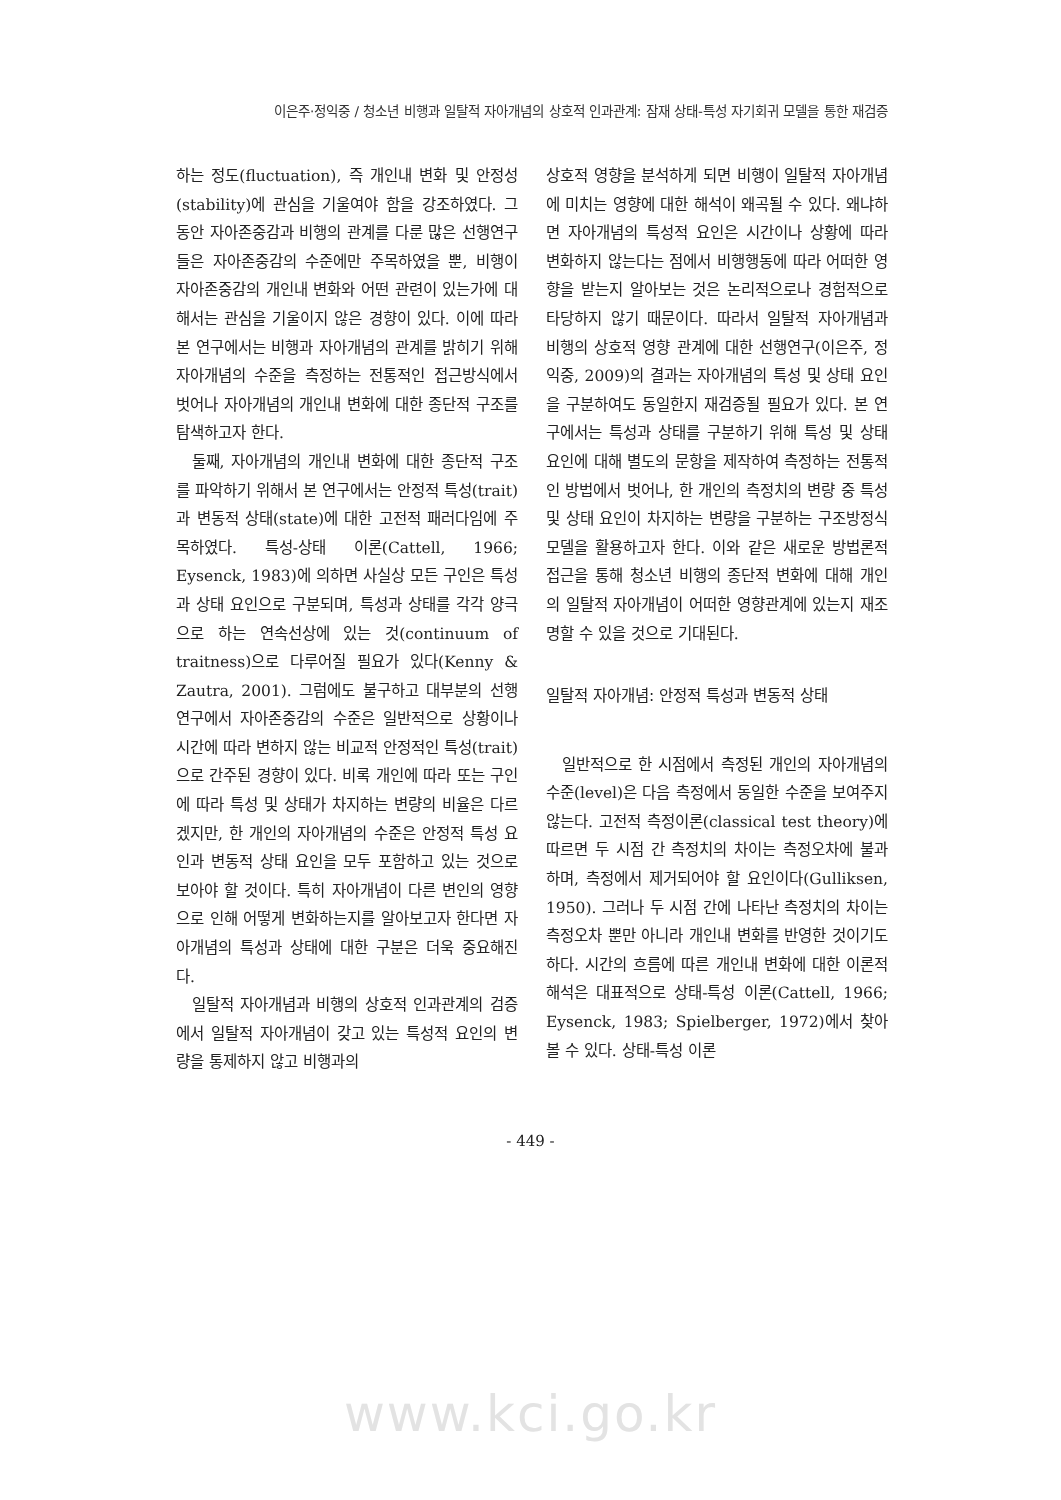이은주·정익중 / 청소년 비행과 일탈적 자아개념의 상호적 인과관계: 잠재 상태-특성 자기회귀 모델을 통한 재검증
하는 정도(fluctuation), 즉 개인내 변화 및 안정성(stability)에 관심을 기울여야 함을 강조하였다. 그동안 자아존중감과 비행의 관계를 다룬 많은 선행연구들은 자아존중감의 수준에만 주목하였을 뿐, 비행이 자아존중감의 개인내 변화와 어떤 관련이 있는가에 대해서는 관심을 기울이지 않은 경향이 있다. 이에 따라 본 연구에서는 비행과 자아개념의 관계를 밝히기 위해 자아개념의 수준을 측정하는 전통적인 접근방식에서 벗어나 자아개념의 개인내 변화에 대한 종단적 구조를 탐색하고자 한다.
둘째, 자아개념의 개인내 변화에 대한 종단적 구조를 파악하기 위해서 본 연구에서는 안정적 특성(trait)과 변동적 상태(state)에 대한 고전적 패러다임에 주목하였다. 특성-상태 이론(Cattell, 1966; Eysenck, 1983)에 의하면 사실상 모든 구인은 특성과 상태 요인으로 구분되며, 특성과 상태를 각각 양극으로 하는 연속선상에 있는 것(continuum of traitness)으로 다루어질 필요가 있다(Kenny & Zautra, 2001). 그럼에도 불구하고 대부분의 선행연구에서 자아존중감의 수준은 일반적으로 상황이나 시간에 따라 변하지 않는 비교적 안정적인 특성(trait)으로 간주된 경향이 있다. 비록 개인에 따라 또는 구인에 따라 특성 및 상태가 차지하는 변량의 비율은 다르겠지만, 한 개인의 자아개념의 수준은 안정적 특성 요인과 변동적 상태 요인을 모두 포함하고 있는 것으로 보아야 할 것이다. 특히 자아개념이 다른 변인의 영향으로 인해 어떻게 변화하는지를 알아보고자 한다면 자아개념의 특성과 상태에 대한 구분은 더욱 중요해진다.
일탈적 자아개념과 비행의 상호적 인과관계의 검증에서 일탈적 자아개념이 갖고 있는 특성적 요인의 변량을 통제하지 않고 비행과의
상호적 영향을 분석하게 되면 비행이 일탈적 자아개념에 미치는 영향에 대한 해석이 왜곡될 수 있다. 왜냐하면 자아개념의 특성적 요인은 시간이나 상황에 따라 변화하지 않는다는 점에서 비행행동에 따라 어떠한 영향을 받는지 알아보는 것은 논리적으로나 경험적으로 타당하지 않기 때문이다. 따라서 일탈적 자아개념과 비행의 상호적 영향 관계에 대한 선행연구(이은주, 정익중, 2009)의 결과는 자아개념의 특성 및 상태 요인을 구분하여도 동일한지 재검증될 필요가 있다. 본 연구에서는 특성과 상태를 구분하기 위해 특성 및 상태 요인에 대해 별도의 문항을 제작하여 측정하는 전통적인 방법에서 벗어나, 한 개인의 측정치의 변량 중 특성 및 상태 요인이 차지하는 변량을 구분하는 구조방정식 모델을 활용하고자 한다. 이와 같은 새로운 방법론적 접근을 통해 청소년 비행의 종단적 변화에 대해 개인의 일탈적 자아개념이 어떠한 영향관계에 있는지 재조명할 수 있을 것으로 기대된다.
일탈적 자아개념: 안정적 특성과 변동적 상태
일반적으로 한 시점에서 측정된 개인의 자아개념의 수준(level)은 다음 측정에서 동일한 수준을 보여주지 않는다. 고전적 측정이론(classical test theory)에 따르면 두 시점 간 측정치의 차이는 측정오차에 불과하며, 측정에서 제거되어야 할 요인이다(Gulliksen, 1950). 그러나 두 시점 간에 나타난 측정치의 차이는 측정오차 뿐만 아니라 개인내 변화를 반영한 것이기도 하다. 시간의 흐름에 따른 개인내 변화에 대한 이론적 해석은 대표적으로 상태-특성 이론(Cattell, 1966; Eysenck, 1983; Spielberger, 1972)에서 찾아볼 수 있다. 상태-특성 이론
- 449 -
www.kci.go.kr